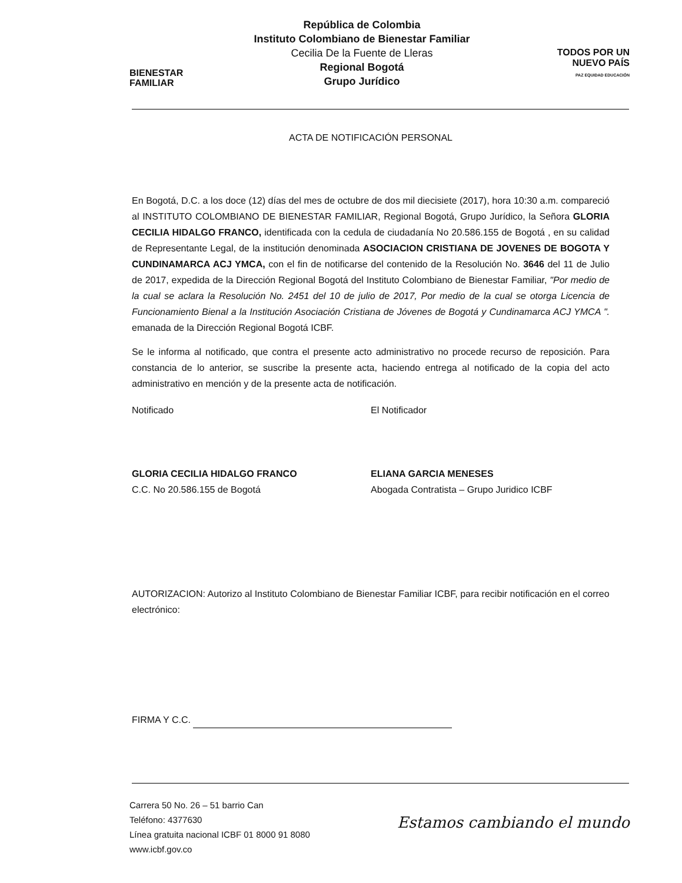BIENESTAR
FAMILIAR
República de Colombia
Instituto Colombiano de Bienestar Familiar
Cecilia De la Fuente de Lleras
Regional Bogotá
Grupo Jurídico
TODOS POR UN
NUEVO PAÍS
PAZ EQUIDAD EDUCACIÓN
ACTA DE NOTIFICACIÓN PERSONAL
En Bogotá, D.C. a los doce (12) días del mes de octubre de dos mil diecisiete (2017), hora 10:30 a.m. compareció al INSTITUTO COLOMBIANO DE BIENESTAR FAMILIAR, Regional Bogotá, Grupo Jurídico, la Señora GLORIA CECILIA HIDALGO FRANCO, identificada con la cedula de ciudadanía No 20.586.155 de Bogotá , en su calidad de Representante Legal, de la institución denominada ASOCIACION CRISTIANA DE JOVENES DE BOGOTA Y CUNDINAMARCA ACJ YMCA, con el fin de notificarse del contenido de la Resolución No. 3646 del 11 de Julio de 2017, expedida de la Dirección Regional Bogotá del Instituto Colombiano de Bienestar Familiar, "Por medio de la cual se aclara la Resolución No. 2451 del 10 de julio de 2017, Por medio de la cual se otorga Licencia de Funcionamiento Bienal a la Institución Asociación Cristiana de Jóvenes de Bogotá y Cundinamarca ACJ YMCA ". emanada de la Dirección Regional Bogotá ICBF.
Se le informa al notificado, que contra el presente acto administrativo no procede recurso de reposición. Para constancia de lo anterior, se suscribe la presente acta, haciendo entrega al notificado de la copia del acto administrativo en mención y de la presente acta de notificación.
Notificado
GLORIA CECILIA HIDALGO FRANCO
C.C. No 20.586.155 de Bogotá
El Notificador
ELIANA GARCIA MENESES
Abogada Contratista – Grupo Juridico ICBF
AUTORIZACION: Autorizo al Instituto Colombiano de Bienestar Familiar ICBF, para recibir notificación en el correo electrónico:
FIRMA Y C.C.
Carrera 50 No. 26 – 51 barrio Can
Teléfono: 4377630
Línea gratuita nacional ICBF 01 8000 91 8080
www.icbf.gov.co
Estamos cambiando el mundo